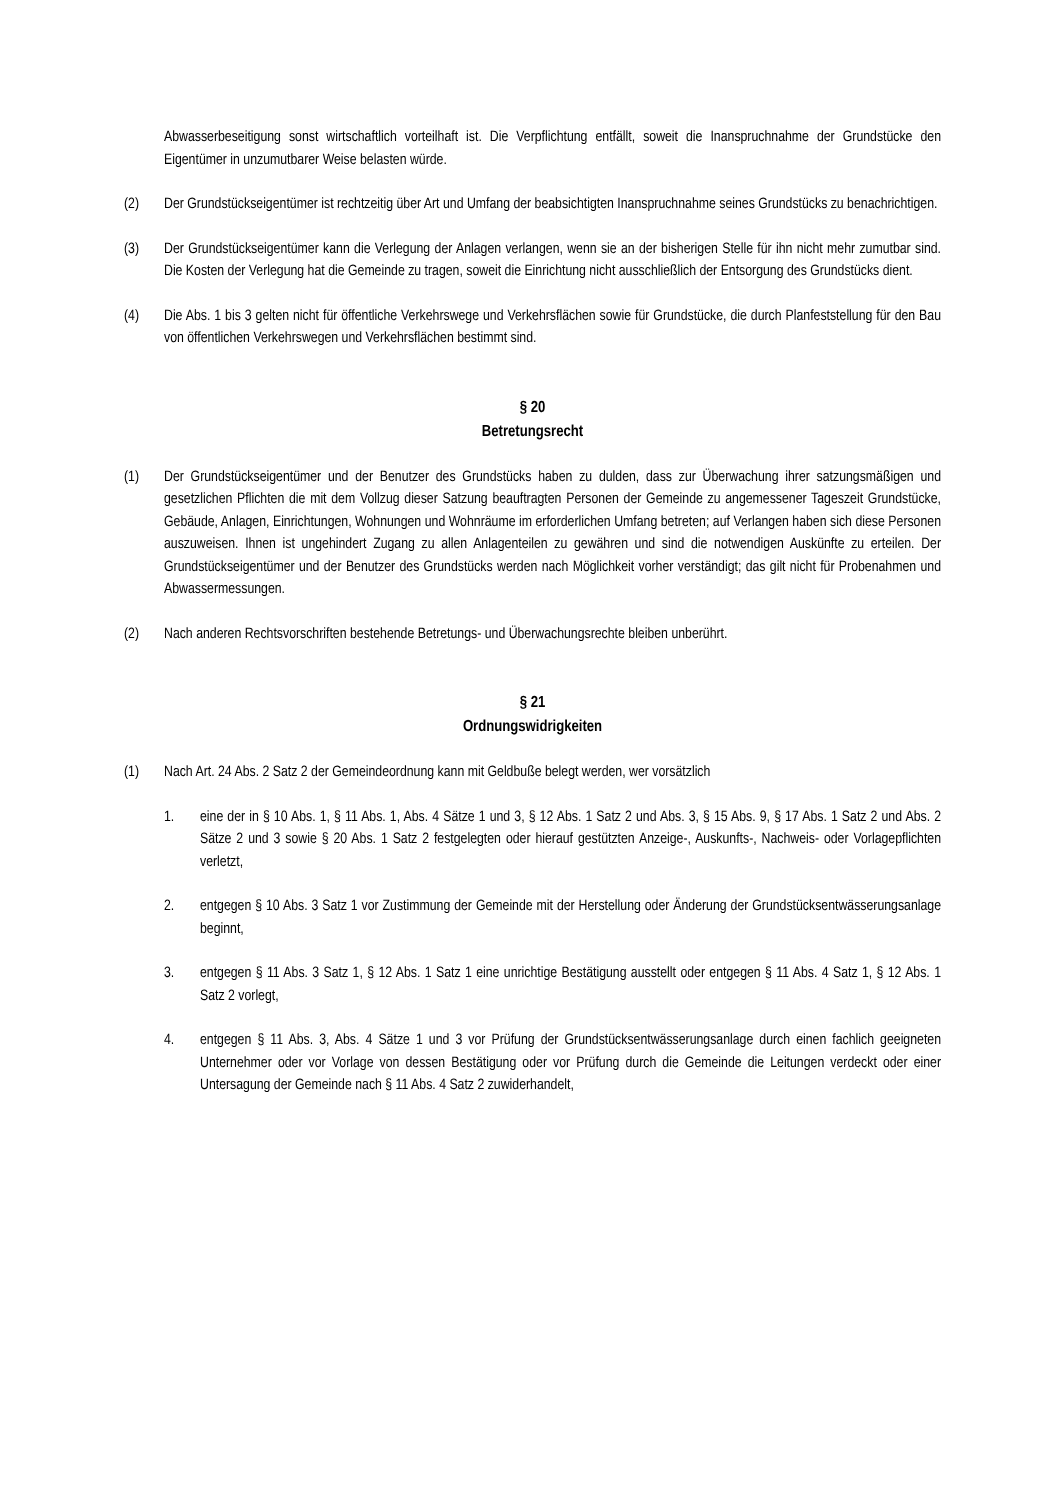Abwasserbeseitigung sonst wirtschaftlich vorteilhaft ist. Die Verpflichtung entfällt, soweit die Inanspruchnahme der Grundstücke den Eigentümer in unzumutbarer Weise belasten würde.
(2) Der Grundstückseigentümer ist rechtzeitig über Art und Umfang der beabsichtigten Inanspruchnahme seines Grundstücks zu benachrichtigen.
(3) Der Grundstückseigentümer kann die Verlegung der Anlagen verlangen, wenn sie an der bisherigen Stelle für ihn nicht mehr zumutbar sind. Die Kosten der Verlegung hat die Gemeinde zu tragen, soweit die Einrichtung nicht ausschließlich der Entsorgung des Grundstücks dient.
(4) Die Abs. 1 bis 3 gelten nicht für öffentliche Verkehrswege und Verkehrsflächen sowie für Grundstücke, die durch Planfeststellung für den Bau von öffentlichen Verkehrswegen und Verkehrsflächen bestimmt sind.
§ 20
Betretungsrecht
(1) Der Grundstückseigentümer und der Benutzer des Grundstücks haben zu dulden, dass zur Überwachung ihrer satzungsmäßigen und gesetzlichen Pflichten die mit dem Vollzug dieser Satzung beauftragten Personen der Gemeinde zu angemessener Tageszeit Grundstücke, Gebäude, Anlagen, Einrichtungen, Wohnungen und Wohnräume im erforderlichen Umfang betreten; auf Verlangen haben sich diese Personen auszuweisen. Ihnen ist ungehindert Zugang zu allen Anlagenteilen zu gewähren und sind die notwendigen Auskünfte zu erteilen. Der Grundstückseigentümer und der Benutzer des Grundstücks werden nach Möglichkeit vorher verständigt; das gilt nicht für Probenahmen und Abwassermessungen.
(2) Nach anderen Rechtsvorschriften bestehende Betretungs- und Überwachungsrechte bleiben unberührt.
§ 21
Ordnungswidrigkeiten
(1) Nach Art. 24 Abs. 2 Satz 2 der Gemeindeordnung kann mit Geldbuße belegt werden, wer vorsätzlich
1. eine der in § 10 Abs. 1, § 11 Abs. 1, Abs. 4 Sätze 1 und 3, § 12 Abs. 1 Satz 2 und Abs. 3, § 15 Abs. 9, § 17 Abs. 1 Satz 2 und Abs. 2 Sätze 2 und 3 sowie § 20 Abs. 1 Satz 2 festgelegten oder hierauf gestützten Anzeige-, Auskunfts-, Nachweis- oder Vorlagepflichten verletzt,
2. entgegen § 10 Abs. 3 Satz 1 vor Zustimmung der Gemeinde mit der Herstellung oder Änderung der Grundstücksentwässerungsanlage beginnt,
3. entgegen § 11 Abs. 3 Satz 1, § 12 Abs. 1 Satz 1 eine unrichtige Bestätigung ausstellt oder entgegen § 11 Abs. 4 Satz 1, § 12 Abs. 1 Satz 2 vorlegt,
4. entgegen § 11 Abs. 3, Abs. 4 Sätze 1 und 3 vor Prüfung der Grundstücksentwässerungsanlage durch einen fachlich geeigneten Unternehmer oder vor Vorlage von dessen Bestätigung oder vor Prüfung durch die Gemeinde die Leitungen verdeckt oder einer Untersagung der Gemeinde nach § 11 Abs. 4 Satz 2 zuwiderhandelt,